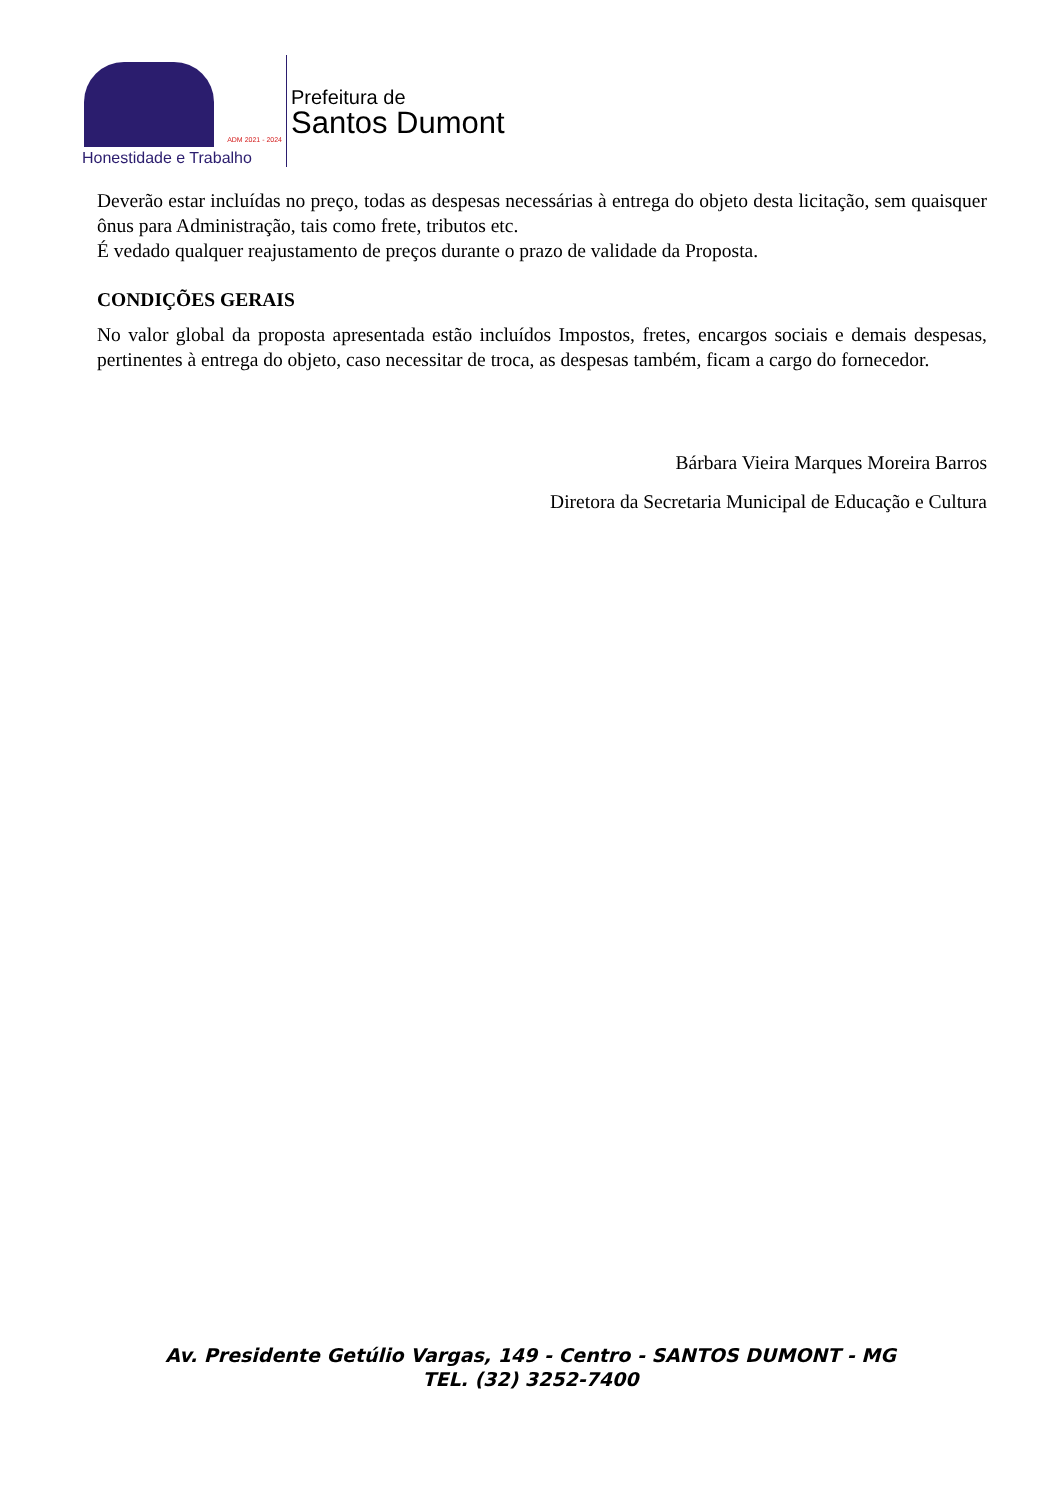ADM 2021 - 2024
Honestidade e Trabalho
Prefeitura de
Santos Dumont
Deverão estar incluídas no preço, todas as despesas necessárias à entrega do objeto desta licitação, sem quaisquer ônus para Administração, tais como frete, tributos etc.
É vedado qualquer reajustamento de preços durante o prazo de validade da Proposta.
CONDIÇÕES GERAIS
No valor global da proposta apresentada estão incluídos Impostos, fretes, encargos sociais e demais despesas, pertinentes à entrega do objeto, caso necessitar de troca, as despesas também, ficam a cargo do fornecedor.
Bárbara Vieira Marques Moreira Barros
Diretora da Secretaria Municipal de Educação e Cultura
Av. Presidente Getúlio Vargas, 149 - Centro - SANTOS DUMONT - MG
TEL. (32) 3252-7400